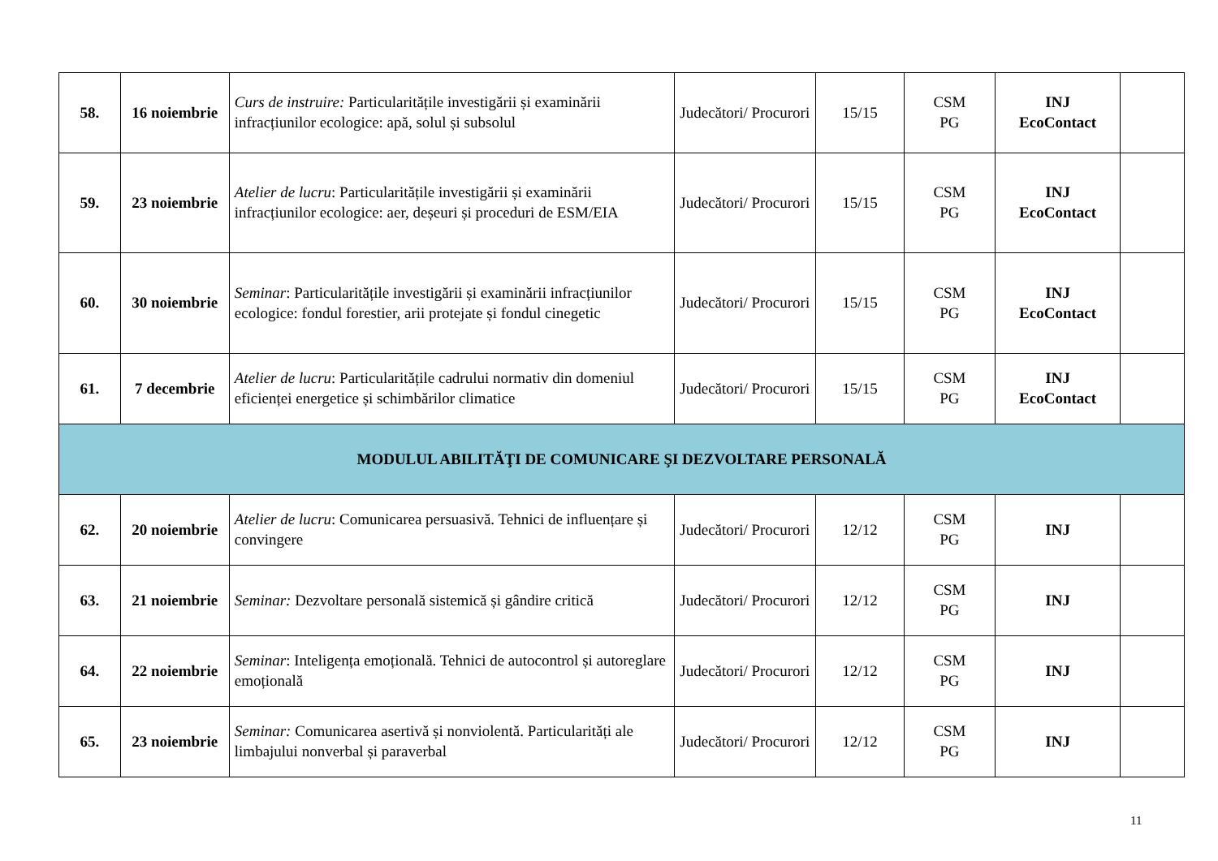| 58. | 16 noiembrie | Curs de instruire: Particularitățile investigării și examinării infracțiunilor ecologice: apă, solul și subsolul | Judecători/ Procurori | 15/15 | CSM PG | INJ EcoContact | |
| 59. | 23 noiembrie | Atelier de lucru : Particularitățile investigării și examinării infracțiunilor ecologice: aer, deșeuri și proceduri de ESM/EIA | Judecători/ Procurori | 15/15 | CSM PG | INJ EcoContact | |
| 60. | 30 noiembrie | Seminar : Particularitățile investigării și examinării infracțiunilor ecologice: fondul forestier, arii protejate și fondul cinegetic | Judecători/ Procurori | 15/15 | CSM PG | INJ EcoContact | |
| 61. | 7 decembrie | Atelier de lucru : Particularitățile cadrului normativ din domeniul eficienței energetice și schimbărilor climatice | Judecători/ Procurori | 15/15 | CSM PG | INJ EcoContact | |
| MODULUL ABILITĂŢI DE COMUNICARE ŞI DEZVOLTARE PERSONALĂ | | | | | | | |
| 62. | 20 noiembrie | Atelier de lucru : Comunicarea persuasivă. Tehnici de influențare și convingere | Judecători/ Procurori | 12/12 | CSM PG | INJ | |
| 63. | 21 noiembrie | Seminar: Dezvoltare personală sistemică și gândire critică | Judecători/ Procurori | 12/12 | CSM PG | INJ | |
| 64. | 22 noiembrie | Seminar : Inteligența emoțională. Tehnici de autocontrol și autoreglare emoțională | Judecători/ Procurori | 12/12 | CSM PG | INJ | |
| 65. | 23 noiembrie | Seminar: Comunicarea asertivă și nonviolentă. Particularități ale limbajului nonverbal și paraverbal | Judecători/ Procurori | 12/12 | CSM PG | INJ | |
11